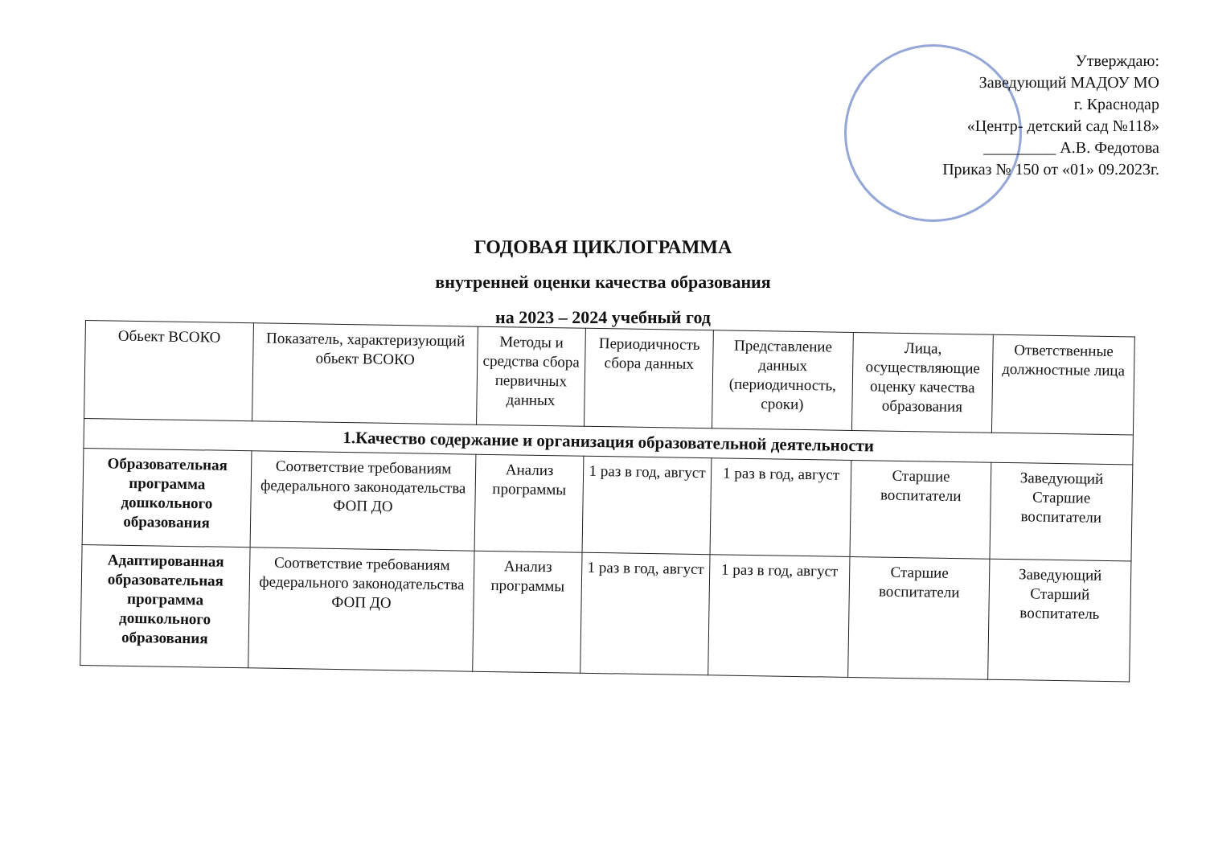Утверждаю:
Заведующий МАДОУ МО
г. Краснодар
«Центр- детский сад №118»
_________ А.В. Федотова
Приказ № 150 от «01» 09.2023г.
ГОДОВАЯ ЦИКЛОГРАММА
внутренней оценки качества образования
на 2023 – 2024 учебный год
| Обьект ВСОКО | Показатель, характеризующий обьект ВСОКО | Методы и средства сбора первичных данных | Периодичность сбора данных | Представление данных (периодичность, сроки) | Лица, осуществляющие оценку качества образования | Ответственные должностные лица |
| --- | --- | --- | --- | --- | --- | --- |
| 1.Качество содержание и организация образовательной деятельности | | | | | | |
| Образовательная программа дошкольного образования | Соответствие требованиям федерального законодательства ФОП ДО | Анализ программы | 1 раз в год, август | 1 раз в год, август | Старшие воспитатели | Заведующий Старшие воспитатели |
| Адаптированная образовательная программа дошкольного образования | Соответствие требованиям федерального законодательства ФОП ДО | Анализ программы | 1 раз в год, август | 1 раз в год, август | Старшие воспитатели | Заведующий Старший воспитатель |